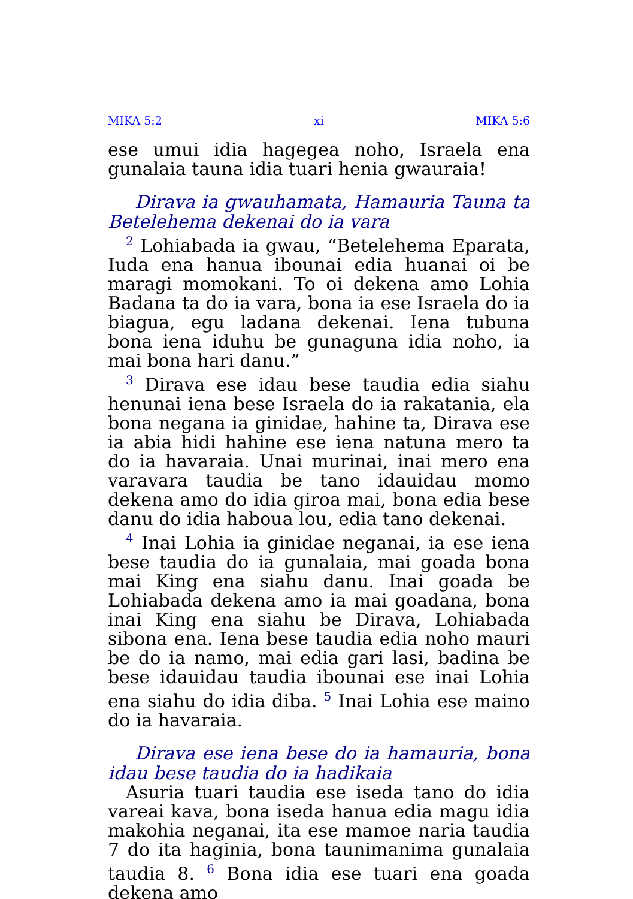MIKA 5:2 xi MIKA 5:6
ese umui idia hagegea noho, Israela ena gunalaia tauna idia tuari henia gwauraia!
Dirava ia gwauhamata, Hamauria Tauna ta Betelehema dekenai do ia vara
<sup>2</sup> Lohiabada ia gwau, “Betelehema Eparata, Iuda ena hanua ibounai edia huanai oi be maragi momokani. To oi dekena amo Lohia Badana ta do ia vara, bona ia ese Israela do ia biagua, egu ladana dekenai. Iena tubuna bona iena iduhu be gunaguna idia noho, ia mai bona hari danu.”
<sup>3</sup> Dirava ese idau bese taudia edia siahu henunai iena bese Israela do ia rakatania, ela bona negana ia ginidae, hahine ta, Dirava ese ia abia hidi hahine ese iena natuna mero ta do ia havaraia. Unai murinai, inai mero ena varavara taudia be tano idauidau momo dekena amo do idia giroa mai, bona edia bese danu do idia haboua lou, edia tano dekenai.
<sup>4</sup> Inai Lohia ia ginidae neganai, ia ese iena bese taudia do ia gunalaia, mai goada bona mai King ena siahu danu. Inai goada be Lohiabada dekena amo ia mai goadana, bona inai King ena siahu be Dirava, Lohiabada sibona ena. Iena bese taudia edia noho mauri be do ia namo, mai edia gari lasi, badina be bese idauidau taudia ibounai ese inai Lohia ena siahu do idia diba. <sup>5</sup> Inai Lohia ese maino do ia havaraia.
Dirava ese iena bese do ia hamauria, bona idau bese taudia do ia hadikaia
Asuria tuari taudia ese iseda tano do idia vareai kava, bona iseda hanua edia magu idia makohia neganai, ita ese mamoe naria taudia 7 do ita haginia, bona taunimanima gunalaia taudia 8. <sup>6</sup> Bona idia ese tuari ena goada dekena amo